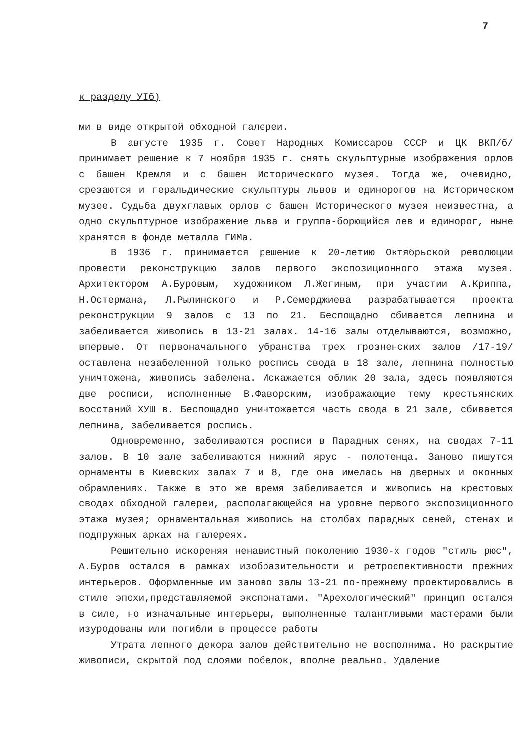7
к разделу УIб)
ми в виде открытой обходной галереи.
В августе 1935 г. Совет Народных Комиссаров СССР и ЦК ВКП/б/ принимает решение к 7 ноября 1935 г. снять скульптурные изображения орлов с башен Кремля и с башен Исторического музея. Тогда же, очевидно, срезаются и геральдические скульптуры львов и единорогов на Историческом музее. Судьба двухглавых орлов с башен Исторического музея неизвестна, а одно скульптурное изображение льва и группа-борющийся лев и единорог, ныне хранятся в фонде металла ГИМа.
В 1936 г. принимается решение к 20-летию Октябрьской революции провести реконструкцию залов первого экспозиционного этажа музея. Архитектором А.Буровым, художником Л.Жегиным, при участии А.Криппа, Н.Остермана, Л.Рылинского и Р.Семерджиева разрабатывается проекта реконструкции 9 залов с 13 по 21. Беспощадно сбивается лепнина и забеливается живопись в 13-21 залах. 14-16 залы отделываются, возможно, впервые. От первоначального убранства трех грозненских залов /17-19/ оставлена незабеленной только роспись свода в 18 зале, лепнина полностью уничтожена, живопись забелена. Искажается облик 20 зала, здесь появляются две росписи, исполненные В.Фаворским, изображающие тему крестьянских восстаний ХУШ в. Беспощадно уничтожается часть свода в 21 зале, сбивается лепнина, забеливается роспись.
Одновременно, забеливаются росписи в Парадных сенях, на сводах 7-11 залов. В 10 зале забеливаются нижний ярус - полотенца. Заново пишутся орнаменты в Киевских залах 7 и 8, где она имелась на дверных и оконных обрамлениях. Также в это же время забеливается и живопись на крестовых сводах обходной галереи, располагающейся на уровне первого экспозиционного этажа музея; орнаментальная живопись на столбах парадных сеней, стенах и подпружных арках на галереях.
Решительно искореняя ненавистный поколению 1930-х годов "стиль рюс", А.Буров остался в рамках изобразительности и ретроспективности прежних интерьеров. Оформленные им заново залы 13-21 по-прежнему проектировались в стиле эпохи,представляемой экспонатами. "Арехологический" принцип остался в силе, но изначальные интерьеры, выполненные талантливыми мастерами были изуродованы или погибли в процессе работы
Утрата лепного декора залов действительно не восполнима. Но раскрытие живописи, скрытой под слоями побелок, вполне реально. Удаление